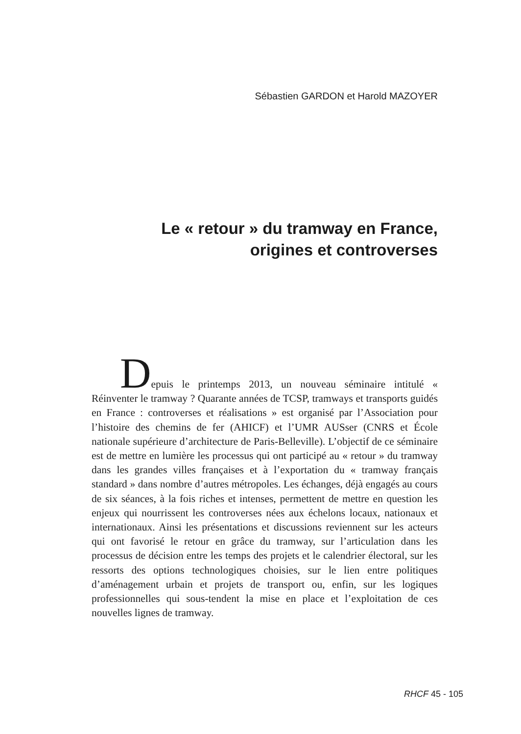Sébastien GARDON et Harold MAZOYER
Le « retour » du tramway en France,
origines et controverses
Depuis le printemps 2013, un nouveau séminaire intitulé « Réinventer le tramway ? Quarante années de TCSP, tramways et transports guidés en France : controverses et réalisations » est organisé par l’Association pour l’histoire des chemins de fer (AHICF) et l’UMR AUSser (CNRS et École nationale supérieure d’architecture de Paris-Belleville). L’objectif de ce séminaire est de mettre en lumière les processus qui ont participé au « retour » du tramway dans les grandes villes françaises et à l’exportation du « tramway français standard » dans nombre d’autres métropoles. Les échanges, déjà engagés au cours de six séances, à la fois riches et intenses, permettent de mettre en question les enjeux qui nourrissent les controverses nées aux échelons locaux, nationaux et internationaux. Ainsi les présentations et discussions reviennent sur les acteurs qui ont favorisé le retour en grâce du tramway, sur l’articulation dans les processus de décision entre les temps des projets et le calendrier électoral, sur les ressorts des options technologiques choisies, sur le lien entre politiques d’aménagement urbain et projets de transport ou, enfin, sur les logiques professionnelles qui sous-tendent la mise en place et l’exploitation de ces nouvelles lignes de tramway.
RHCF 45 - 105